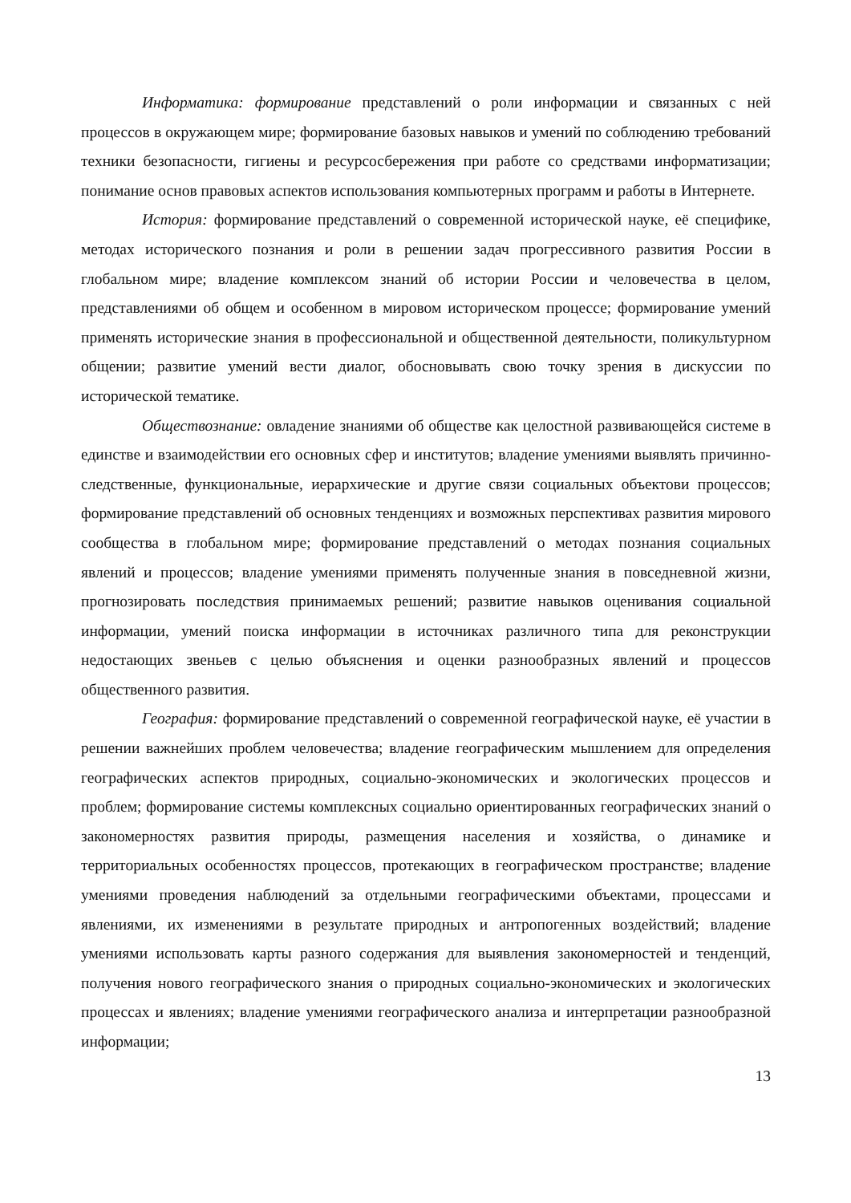Информатика: формирование представлений о роли информации и связанных с ней процессов в окружающем мире; формирование базовых навыков и умений по соблюдению требований техники безопасности, гигиены и ресурсосбережения при работе со средствами информатизации; понимание основ правовых аспектов использования компьютерных программ и работы в Интернете.
История: формирование представлений о современной исторической науке, её специфике, методах исторического познания и роли в решении задач прогрессивного развития России в глобальном мире; владение комплексом знаний об истории России и человечества в целом, представлениями об общем и особенном в мировом историческом процессе; формирование умений применять исторические знания в профессиональной и общественной деятельности, поликультурном общении; развитие умений вести диалог, обосновывать свою точку зрения в дискуссии по исторической тематике.
Обществознание: овладение знаниями об обществе как целостной развивающейся системе в единстве и взаимодействии его основных сфер и институтов; владение умениями выявлять причинно-следственные, функциональные, иерархические и другие связи социальных объектови процессов; формирование представлений об основных тенденциях и возможных перспективах развития мирового сообщества в глобальном мире; формирование представлений о методах познания социальных явлений и процессов; владение умениями применять полученные знания в повседневной жизни, прогнозировать последствия принимаемых решений; развитие навыков оценивания социальной информации, умений поиска информации в источниках различного типа для реконструкции недостающих звеньев с целью объяснения и оценки разнообразных явлений и процессов общественного развития.
География: формирование представлений о современной географической науке, её участии в решении важнейших проблем человечества; владение географическим мышлением для определения географических аспектов природных, социально-экономических и экологических процессов и проблем; формирование системы комплексных социально ориентированных географических знаний о закономерностях развития природы, размещения населения и хозяйства, о динамике и территориальных особенностях процессов, протекающих в географическом пространстве; владение умениями проведения наблюдений за отдельными географическими объектами, процессами и явлениями, их изменениями в результате природных и антропогенных воздействий; владение умениями использовать карты разного содержания для выявления закономерностей и тенденций, получения нового географического знания о природных социально-экономических и экологических процессах и явлениях; владение умениями географического анализа и интерпретации разнообразной информации;
13